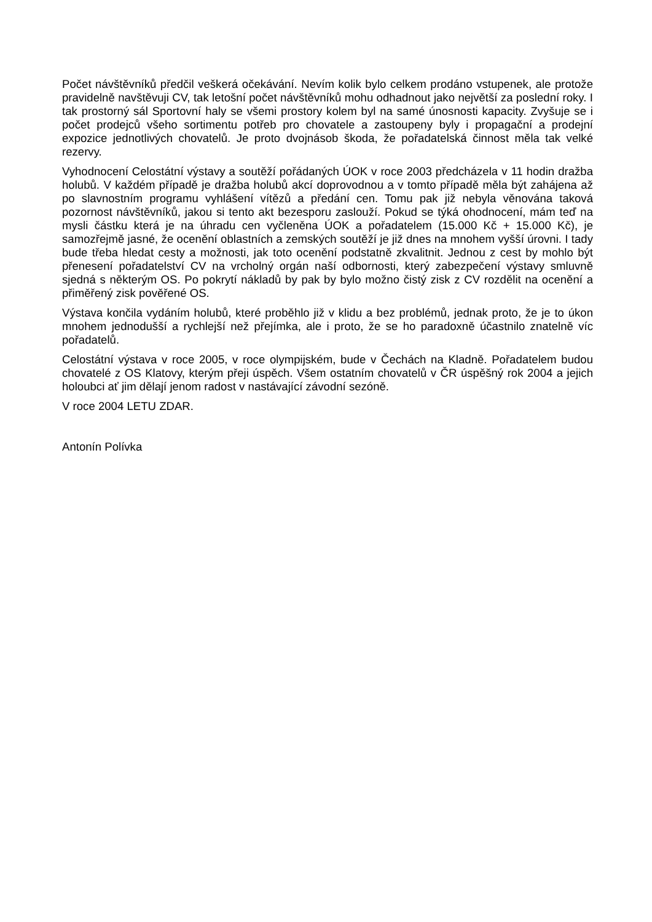Počet návštěvníků předčil veškerá očekávání. Nevím kolik bylo celkem prodáno vstupenek, ale protože pravidelně navštěvuji CV, tak letošní počet návštěvníků mohu odhadnout jako největší za poslední roky. I tak prostorný sál Sportovní haly se všemi prostory kolem byl na samé únosnosti kapacity. Zvyšuje se i počet prodejců všeho sortimentu potřeb pro chovatele a zastoupeny byly i propagační a prodejní expozice jednotlivých chovatelů. Je proto dvojnásob škoda, že pořadatelská činnost měla tak velké rezervy.
Vyhodnocení Celostátní výstavy a soutěží pořádaných ÚOK v roce 2003 předcházela v 11 hodin dražba holubů. V každém případě je dražba holubů akcí doprovodnou a v tomto případě měla být zahájena až po slavnostním programu vyhlášení vítězů a předání cen. Tomu pak již nebyla věnována taková pozornost návštěvníků, jakou si tento akt bezesporu zaslouží. Pokud se týká ohodnocení, mám teď na mysli částku která je na úhradu cen vyčleněna ÚOK a pořadatelem (15.000 Kč + 15.000 Kč), je samozřejmě jasné, že ocenění oblastních a zemských soutěží je již dnes na mnohem vyšší úrovni. I tady bude třeba hledat cesty a možnosti, jak toto ocenění podstatně zkvalitnit. Jednou z cest by mohlo být přenesení pořadatelství CV na vrcholný orgán naší odbornosti, který zabezpečení výstavy smluvně sjedná s některým OS. Po pokrytí nákladů by pak by bylo možno čistý zisk z CV rozdělit na ocenění a přiměřený zisk pověřené OS.
Výstava končila vydáním holubů, které proběhlo již v klidu a bez problémů, jednak proto, že je to úkon mnohem jednodušší a rychlejší než přejímka, ale i proto, že se ho paradoxně účastnilo znatelně víc pořadatelů.
Celostátní výstava v roce 2005, v roce olympijském, bude v Čechách na Kladně. Pořadatelem budou chovatelé z OS Klatovy, kterým přeji úspěch. Všem ostatním chovatelů v ČR úspěšný rok 2004 a jejich holoubci ať jim dělají jenom radost v nastávající závodní sezóně.
V roce 2004 LETU ZDAR.
Antonín Polívka